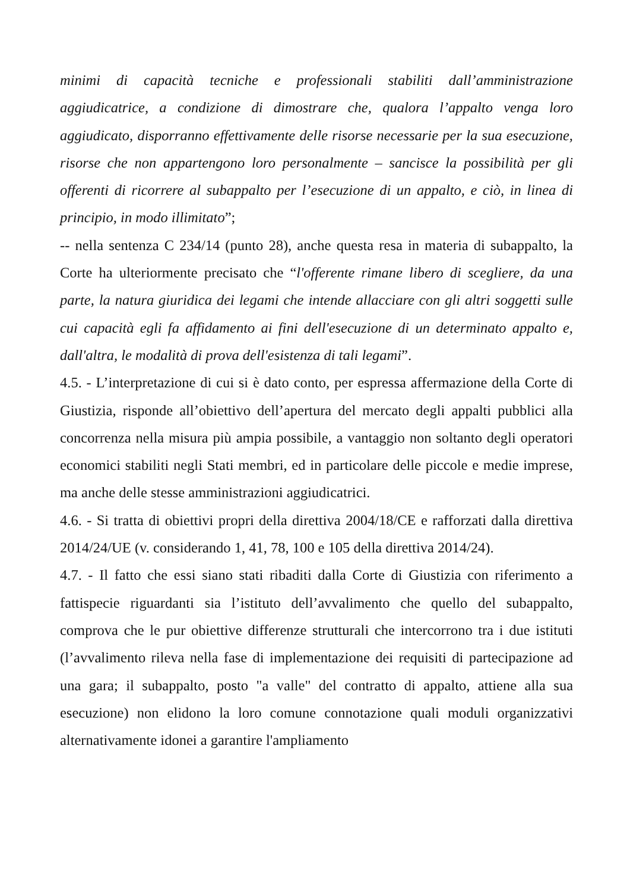minimi di capacità tecniche e professionali stabiliti dall’amministrazione aggiudicatrice, a condizione di dimostrare che, qualora l’appalto venga loro aggiudicato, disporranno effettivamente delle risorse necessarie per la sua esecuzione, risorse che non appartengono loro personalmente – sancisce la possibilità per gli offerenti di ricorrere al subappalto per l’esecuzione di un appalto, e ciò, in linea di principio, in modo illimitato”;
-- nella sentenza C 234/14 (punto 28), anche questa resa in materia di subappalto, la Corte ha ulteriormente precisato che “l'offerente rimane libero di scegliere, da una parte, la natura giuridica dei legami che intende allacciare con gli altri soggetti sulle cui capacità egli fa affidamento ai fini dell'esecuzione di un determinato appalto e, dall'altra, le modalità di prova dell'esistenza di tali legami”.
4.5. - L’interpretazione di cui si è dato conto, per espressa affermazione della Corte di Giustizia, risponde all’obiettivo dell’apertura del mercato degli appalti pubblici alla concorrenza nella misura più ampia possibile, a vantaggio non soltanto degli operatori economici stabiliti negli Stati membri, ed in particolare delle piccole e medie imprese, ma anche delle stesse amministrazioni aggiudicatrici.
4.6. - Si tratta di obiettivi propri della direttiva 2004/18/CE e rafforzati dalla direttiva 2014/24/UE (v. considerando 1, 41, 78, 100 e 105 della direttiva 2014/24).
4.7. - Il fatto che essi siano stati ribaditi dalla Corte di Giustizia con riferimento a fattispecie riguardanti sia l’istituto dell’avvalimento che quello del subappalto, comprova che le pur obiettive differenze strutturali che intercorrono tra i due istituti (l’avvalimento rileva nella fase di implementazione dei requisiti di partecipazione ad una gara; il subappalto, posto "a valle" del contratto di appalto, attiene alla sua esecuzione) non elidono la loro comune connotazione quali moduli organizzativi alternativamente idonei a garantire l'ampliamento